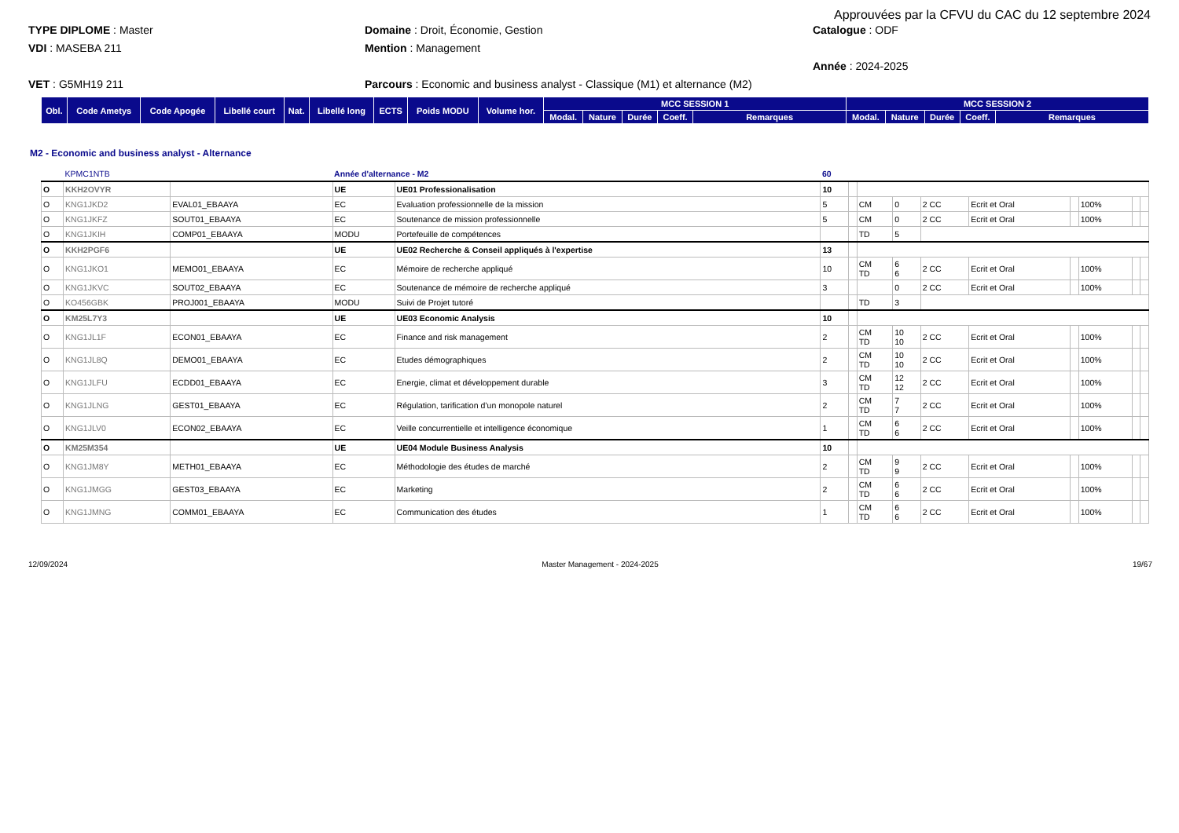Approuvées par la CFVU du CAC du 12 septembre 2024
TYPE DIPLOME : Master
Domaine : Droit, Économie, Gestion
Catalogue : ODF
VDI : MASEBA 211
Mention : Management
Année : 2024-2025
VET : G5MH19 211
Parcours : Economic and business analyst - Classique (M1) et alternance (M2)
| Obl. | Code Ametys | Code Apogée | Libellé court | Nat. | Libellé long | ECTS | Poids MODU | Volume hor. | MCC SESSION 1 | | | | | MCC SESSION 2 | | | | |
| --- | --- | --- | --- | --- | --- | --- | --- | --- | --- | --- | --- | --- | --- | --- | --- | --- | --- | --- |
| | | | | | | | | | Modal. | Nature | Durée | Coeff. | Remarques | Modal. | Nature | Durée | Coeff. | Remarques |
M2 - Economic and business analyst - Alternance
| | KPMC1NTB | | Année d'alternance - M2 | | 60 | | | | | | | | | |
| O | KKH2OVYR | | UE | UE01 Professionalisation | 10 | | | | | | | | | |
| O | KNG1JKD2 | EVAL01_EBAAYA | EC | Evaluation professionnelle de la mission | 5 | | CM | 0 | 2 CC | Ecrit et Oral | | 100% | | |
| O | KNG1JKFZ | SOUT01_EBAAYA | EC | Soutenance de mission professionnelle | 5 | | CM | 0 | 2 CC | Ecrit et Oral | | 100% | | |
| O | KNG1JKIH | COMP01_EBAAYA | MODU | Portefeuille de compétences | | | TD | 5 | | | | | | |
| O | KKH2PGF6 | | UE | UE02 Recherche & Conseil appliqués à l'expertise | 13 | | | | | | | | | |
| O | KNG1JKO1 | MEMO01_EBAAYA | EC | Mémoire de recherche appliqué | 10 | | CM TD | 6 6 | 2 CC | Ecrit et Oral | | 100% | | |
| O | KNG1JKVC | SOUT02_EBAAYA | EC | Soutenance de mémoire de recherche appliqué | 3 | | | 0 | 2 CC | Ecrit et Oral | | 100% | | |
| O | KO456GBK | PROJ001_EBAAYA | MODU | Suivi de Projet tutoré | | | TD | 3 | | | | | | |
| O | KM25L7Y3 | | UE | UE03 Economic Analysis | 10 | | | | | | | | | |
| O | KNG1JL1F | ECON01_EBAAYA | EC | Finance and risk management | 2 | | CM TD | 10 10 | 2 CC | Ecrit et Oral | | 100% | | |
| O | KNG1JL8Q | DEMO01_EBAAYA | EC | Etudes démographiques | 2 | | CM TD | 10 10 | 2 CC | Ecrit et Oral | | 100% | | |
| O | KNG1JLFU | ECDD01_EBAAYA | EC | Energie, climat et développement durable | 3 | | CM TD | 12 12 | 2 CC | Ecrit et Oral | | 100% | | |
| O | KNG1JLNG | GEST01_EBAAYA | EC | Régulation, tarification d’un monopole naturel | 2 | | CM TD | 7 7 | 2 CC | Ecrit et Oral | | 100% | | |
| O | KNG1JLV0 | ECON02_EBAAYA | EC | Veille concurrentielle et intelligence économique | 1 | | CM TD | 6 6 | 2 CC | Ecrit et Oral | | 100% | | |
| O | KM25M354 | | UE | UE04 Module Business Analysis | 10 | | | | | | | | | |
| O | KNG1JM8Y | METH01_EBAAYA | EC | Méthodologie des études de marché | 2 | | CM TD | 9 9 | 2 CC | Ecrit et Oral | | 100% | | |
| O | KNG1JMGG | GEST03_EBAAYA | EC | Marketing | 2 | | CM TD | 6 6 | 2 CC | Ecrit et Oral | | 100% | | |
| O | KNG1JMNG | COMM01_EBAAYA | EC | Communication des études | 1 | | CM TD | 6 6 | 2 CC | Ecrit et Oral | | 100% | | |
12/09/2024 Master Management - 2024-2025 19/67